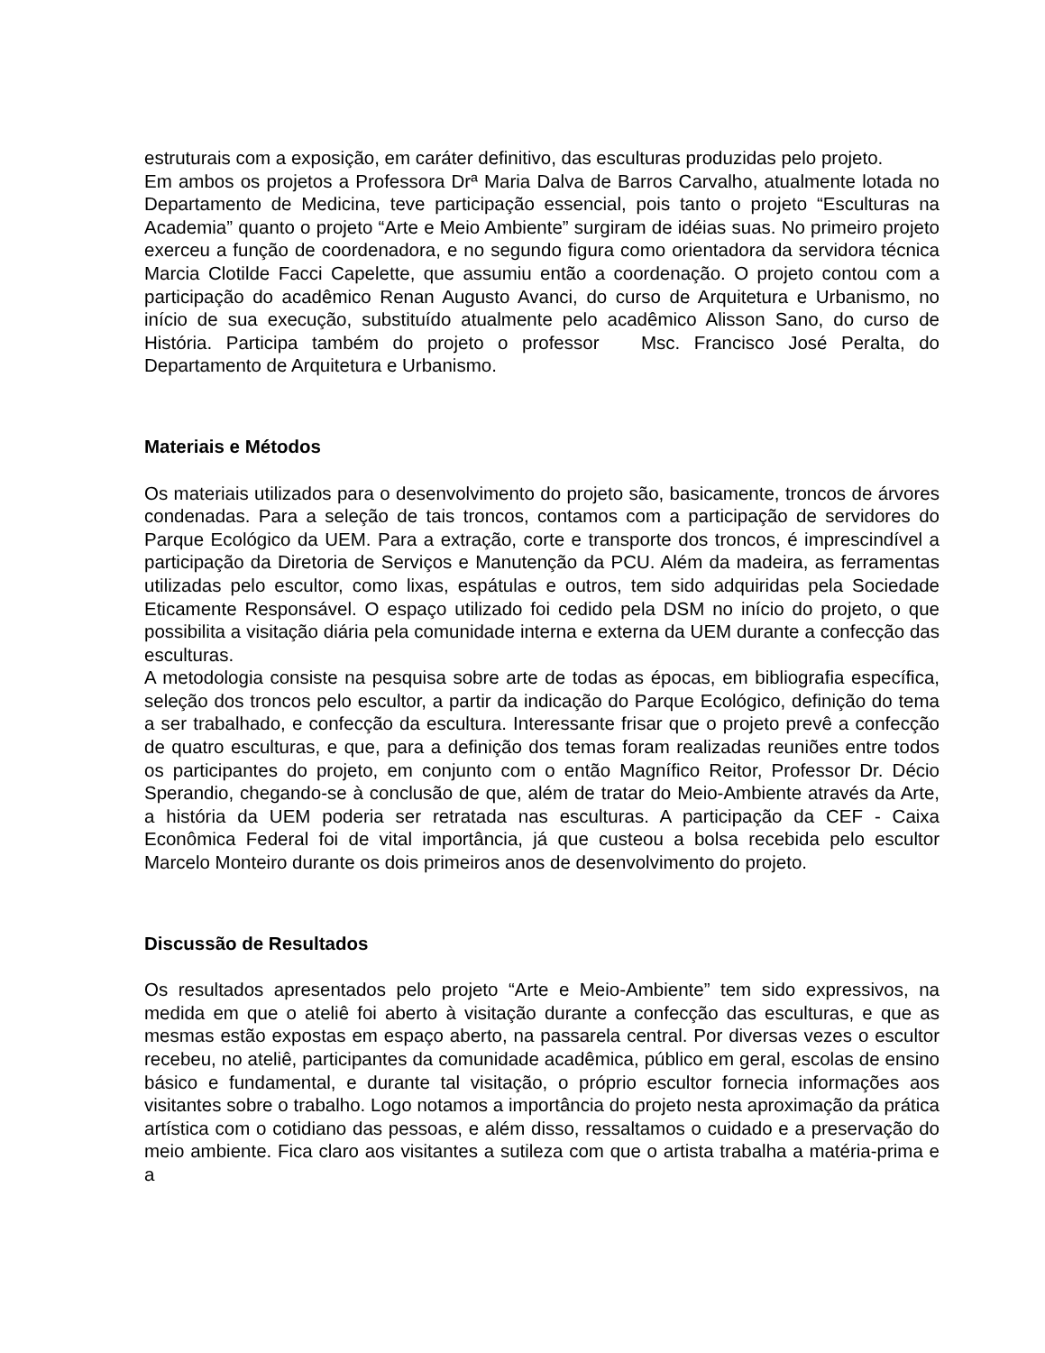estruturais com a exposição, em caráter definitivo, das esculturas produzidas pelo projeto.
Em ambos os projetos a Professora Drª Maria Dalva de Barros Carvalho, atualmente lotada no Departamento de Medicina, teve participação essencial, pois tanto o projeto “Esculturas na Academia” quanto o projeto “Arte e Meio Ambiente” surgiram de idéias suas. No primeiro projeto exerceu a função de coordenadora, e no segundo figura como orientadora da servidora técnica Marcia Clotilde Facci Capelette, que assumiu então a coordenação. O projeto contou com a participação do acadêmico Renan Augusto Avanci, do curso de Arquitetura e Urbanismo, no início de sua execução, substituído atualmente pelo acadêmico Alisson Sano, do curso de História. Participa também do projeto o professor Msc. Francisco José Peralta, do Departamento de Arquitetura e Urbanismo.
Materiais e Métodos
Os materiais utilizados para o desenvolvimento do projeto são, basicamente, troncos de árvores condenadas. Para a seleção de tais troncos, contamos com a participação de servidores do Parque Ecológico da UEM. Para a extração, corte e transporte dos troncos, é imprescindível a participação da Diretoria de Serviços e Manutenção da PCU. Além da madeira, as ferramentas utilizadas pelo escultor, como lixas, espátulas e outros, tem sido adquiridas pela Sociedade Eticamente Responsável. O espaço utilizado foi cedido pela DSM no início do projeto, o que possibilita a visitação diária pela comunidade interna e externa da UEM durante a confecção das esculturas.
A metodologia consiste na pesquisa sobre arte de todas as épocas, em bibliografia específica, seleção dos troncos pelo escultor, a partir da indicação do Parque Ecológico, definição do tema a ser trabalhado, e confecção da escultura. Interessante frisar que o projeto prevê a confecção de quatro esculturas, e que, para a definição dos temas foram realizadas reuniões entre todos os participantes do projeto, em conjunto com o então Magnífico Reitor, Professor Dr. Décio Sperandio, chegando-se à conclusão de que, além de tratar do Meio-Ambiente através da Arte, a história da UEM poderia ser retratada nas esculturas. A participação da CEF - Caixa Econômica Federal foi de vital importância, já que custeou a bolsa recebida pelo escultor Marcelo Monteiro durante os dois primeiros anos de desenvolvimento do projeto.
Discussão de Resultados
Os resultados apresentados pelo projeto “Arte e Meio-Ambiente” tem sido expressivos, na medida em que o ateliê foi aberto à visitação durante a confecção das esculturas, e que as mesmas estão expostas em espaço aberto, na passarela central. Por diversas vezes o escultor recebeu, no ateliê, participantes da comunidade acadêmica, público em geral, escolas de ensino básico e fundamental, e durante tal visitação, o próprio escultor fornecia informações aos visitantes sobre o trabalho. Logo notamos a importância do projeto nesta aproximação da prática artística com o cotidiano das pessoas, e além disso, ressaltamos o cuidado e a preservação do meio ambiente. Fica claro aos visitantes a sutileza com que o artista trabalha a matéria-prima e a